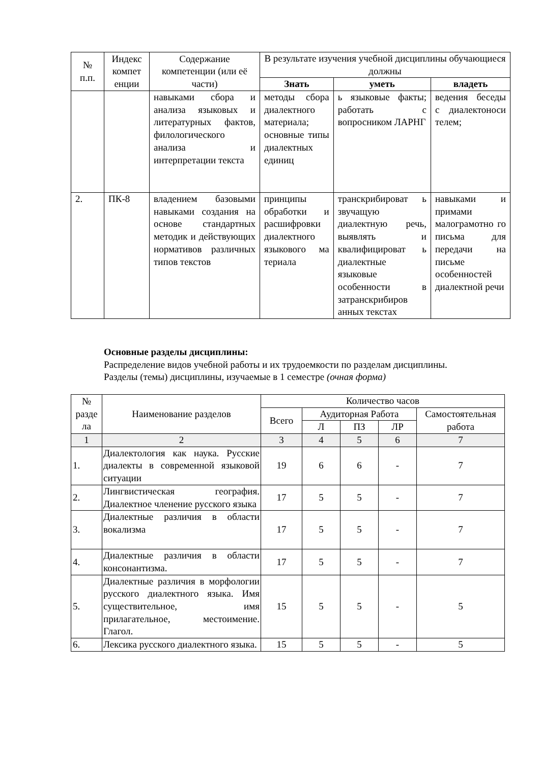| № п.п. | Индекс компет енции | Содержание компетенции (или её части) | В результате изучения учебной дисциплины обучающиеся должны | | |
| --- | --- | --- | --- | --- | --- |
| | | | Знать | уметь | владеть |
| | | навыками сбора и анализа языковых и литературных фактов, филологического анализа и интерпретации текста | методы сбора диалектного материала; основные типы диалектных единиц | ь языковые факты; работать с вопросником ЛАРНГ | ведения беседы с диалектоноси телем; |
| 2. | ПК-8 | владением базовыми навыками создания на основе стандартных методик и действующих нормативов различных типов текстов | принципы обработки и расшифровки диалектного языкового ма териала | транскрибироват ь звучащую диалектную речь, выявлять и квалифицироват ь диалектные языковые особенности в затранскрибиров анных текстах | навыками и примами малограмотно го письма для передачи на письме особенностей диалектной речи |
Основные разделы дисциплины:
Распределение видов учебной работы и их трудоемкости по разделам дисциплины.
Разделы (темы) дисциплины, изучаемые в 1 семестре (очная форма)
| № разде ла | Наименование разделов | Количество часов | | | | |
| --- | --- | --- | --- | --- | --- | --- |
| | | Всего | Аудиторная Работа | | | Самостоятельная работа |
| | | | Л | ПЗ | ЛР | |
| 1 | 2 | 3 | 4 | 5 | 6 | 7 |
| 1. | Диалектология как наука. Русские диалекты в современной языковой ситуации | 19 | 6 | 6 | - | 7 |
| 2. | Лингвистическая география. Диалектное членение русского языка | 17 | 5 | 5 | - | 7 |
| 3. | Диалектные различия в области вокализма | 17 | 5 | 5 | - | 7 |
| 4. | Диалектные различия в области консонантизма. | 17 | 5 | 5 | - | 7 |
| 5. | Диалектные различия в морфологии русского диалектного языка. Имя существительное, имя прилагательное, местоимение. Глагол. | 15 | 5 | 5 | - | 5 |
| 6. | Лексика русского диалектного языка. | 15 | 5 | 5 | - | 5 |